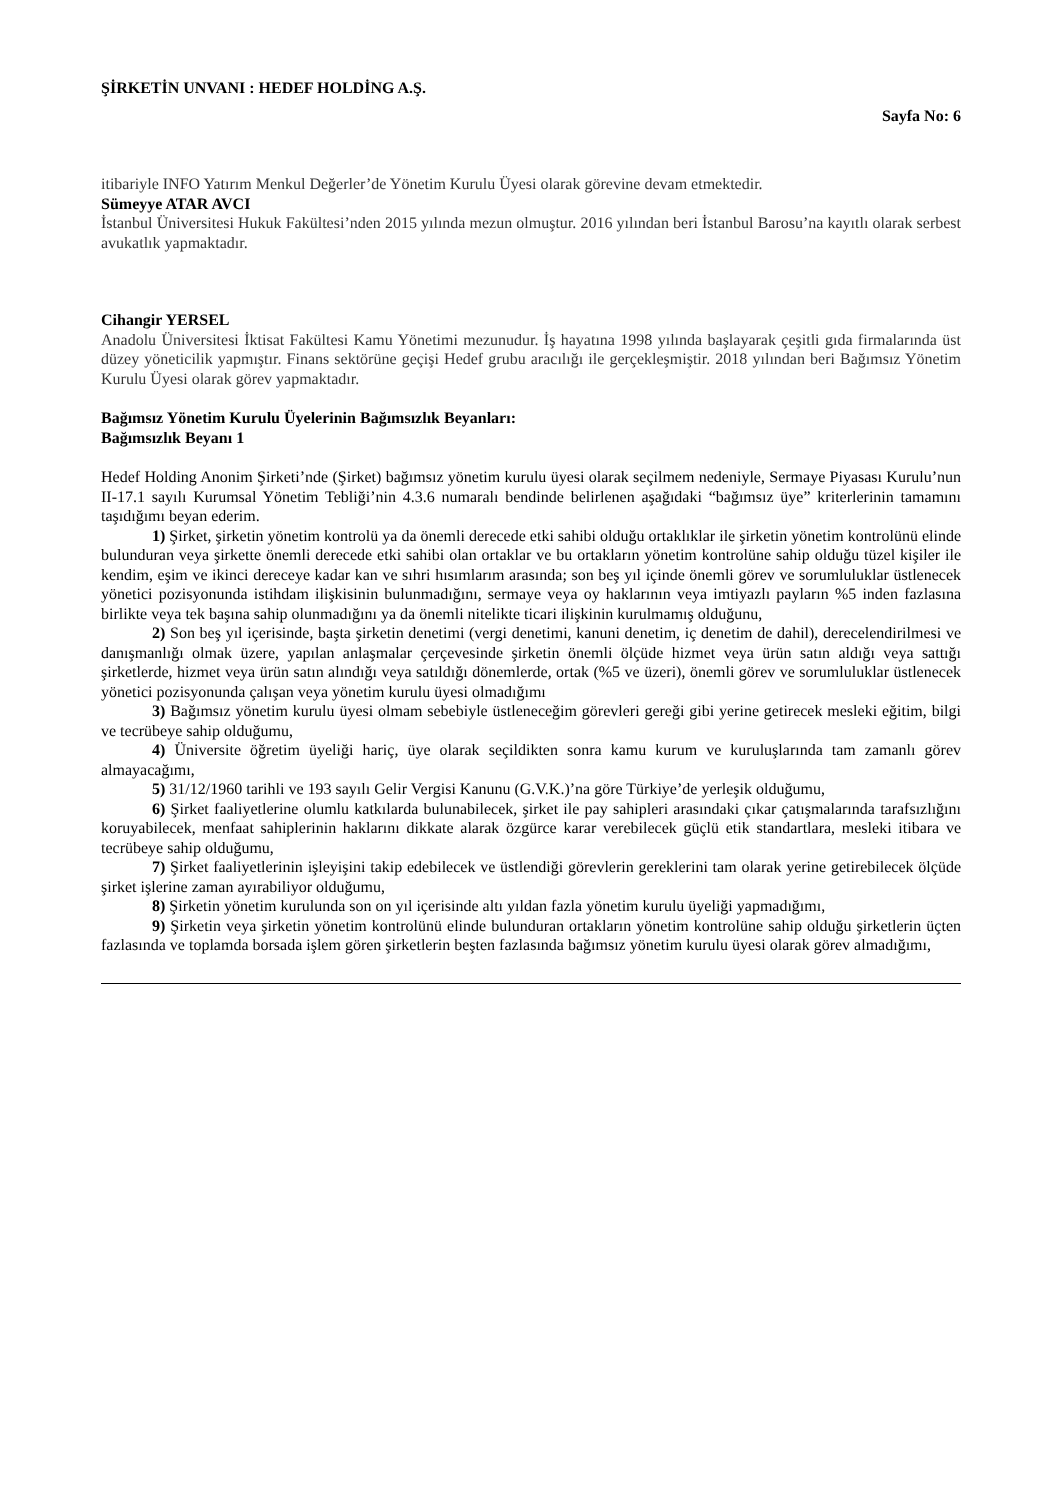ŞİRKETİN UNVANI : HEDEF HOLDİNG A.Ş.
Sayfa No: 6
itibariyle INFO Yatırım Menkul Değerler’de Yönetim Kurulu Üyesi olarak görevine devam etmektedir.
Sümeyye ATAR AVCI
İstanbul Üniversitesi Hukuk Fakültesi’nden 2015 yılında mezun olmuştur. 2016 yılından beri İstanbul Barosu’na kayıtlı olarak serbest avukatlık yapmaktadır.
Cihangir YERSEL
Anadolu Üniversitesi İktisat Fakültesi Kamu Yönetimi mezunudur. İş hayatına 1998 yılında başlayarak çeşitli gıda firmalarında üst düzey yöneticilik yapmıştır. Finans sektörüne geçişi Hedef grubu aracılığı ile gerçekleşmiştir. 2018 yılından beri Bağımsız Yönetim Kurulu Üyesi olarak görev yapmaktadır.
Bağımsız Yönetim Kurulu Üyelerinin Bağımsızlık Beyanları:
Bağımsızlık Beyanı 1
Hedef Holding Anonim Şirketi’nde (Şirket) bağımsız yönetim kurulu üyesi olarak seçilmem nedeniyle, Sermaye Piyasası Kurulu’nun II-17.1 sayılı Kurumsal Yönetim Tebliği’nin 4.3.6 numaralı bendinde belirlenen aşağıdaki “bağımsız üye” kriterlerinin tamamını taşıdığımı beyan ederim.
1) Şirket, şirketin yönetim kontrolü ya da önemli derecede etki sahibi olduğu ortaklıklar ile şirketin yönetim kontrolünü elinde bulunduran veya şirkette önemli derecede etki sahibi olan ortaklar ve bu ortakların yönetim kontrolüne sahip olduğu tüzel kişiler ile kendim, eşim ve ikinci dereceye kadar kan ve sıhri hısımlarım arasında; son beş yıl içinde önemli görev ve sorumluluklar üstlenecek yönetici pozisyonunda istihdam ilişkisinin bulunmadığını, sermaye veya oy haklarının veya imtiyazlı payların %5 inden fazlasına birlikte veya tek başına sahip olunmadığını ya da önemli nitelikte ticari ilişkinin kurulmamış olduğunu,
2) Son beş yıl içerisinde, başta şirketin denetimi (vergi denetimi, kanuni denetim, iç denetim de dahil), derecelendirilmesi ve danışmanlığı olmak üzere, yapılan anlaşmalar çerçevesinde şirketin önemli ölçüde hizmet veya ürün satın aldığı veya sattığı şirketlerde, hizmet veya ürün satın alındığı veya satıldığı dönemlerde, ortak (%5 ve üzeri), önemli görev ve sorumluluklar üstlenecek yönetici pozisyonunda çalışan veya yönetim kurulu üyesi olmadığımı
3) Bağımsız yönetim kurulu üyesi olmam sebebiyle üstleneceğim görevleri gereği gibi yerine getirecek mesleki eğitim, bilgi ve tecrübeye sahip olduğumu,
4) Üniversite öğretim üyeliği hariç, üye olarak seçildikten sonra kamu kurum ve kuruluşlarında tam zamanlı görev almayacağımı,
5) 31/12/1960 tarihli ve 193 sayılı Gelir Vergisi Kanunu (G.V.K.)’na göre Türkiye’de yerleşik olduğumu,
6) Şirket faaliyetlerine olumlu katkılarda bulunabilecek, şirket ile pay sahipleri arasındaki çıkar çatışmalarında tarafsızlığını koruyabilecek, menfaat sahiplerinin haklarını dikkate alarak özgürce karar verebilecek güçlü etik standartlara, mesleki itibara ve tecrübeye sahip olduğumu,
7) Şirket faaliyetlerinin işleyişini takip edebilecek ve üstlendiği görevlerin gereklerini tam olarak yerine getirebilecek ölçüde şirket işlerine zaman ayırabiliyor olduğumu,
8) Şirketin yönetim kurulunda son on yıl içerisinde altı yıldan fazla yönetim kurulu üyeliği yapmadığımı,
9) Şirketin veya şirketin yönetim kontrolünü elinde bulunduran ortakların yönetim kontrolüne sahip olduğu şirketlerin üçten fazlasında ve toplamda borsada işlem gören şirketlerin beşten fazlasında bağımsız yönetim kurulu üyesi olarak görev almadığımı,